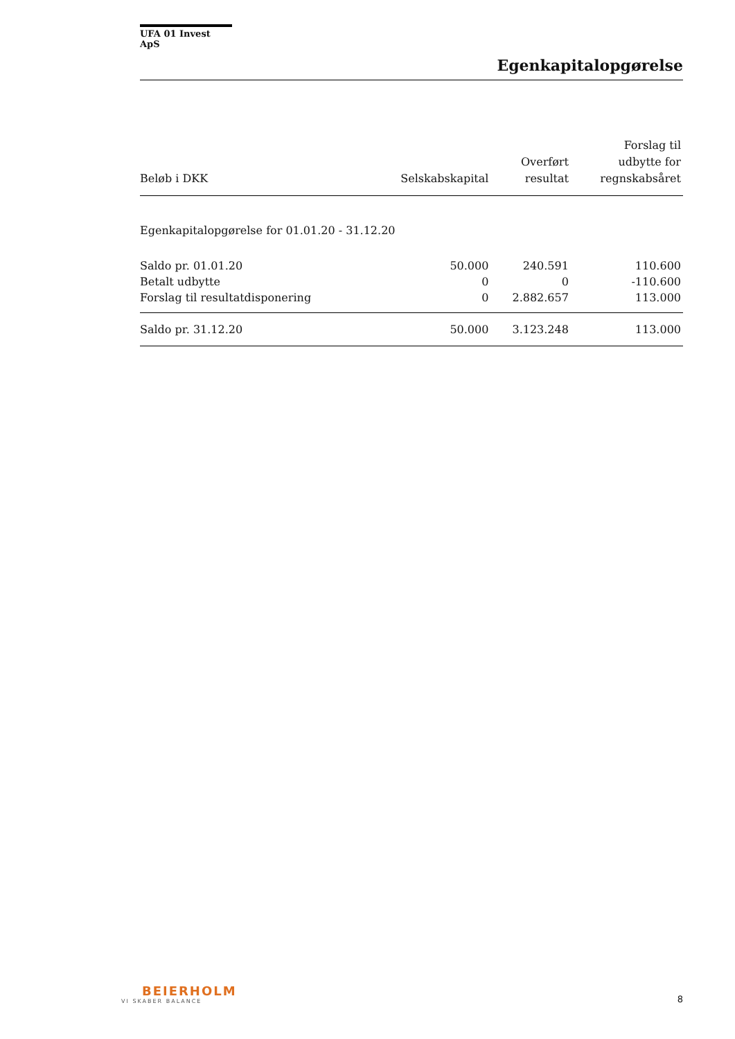UFA 01 Invest ApS
Egenkapitalopgørelse
| Beløb i DKK | Selskabskapital | Overført resultat | Forslag til udbytte for regnskabsåret |
| --- | --- | --- | --- |
| Egenkapitalopgørelse for 01.01.20 - 31.12.20 | | | |
| Saldo pr. 01.01.20 | 50.000 | 240.591 | 110.600 |
| Betalt udbytte | 0 | 0 | -110.600 |
| Forslag til resultatdisponering | 0 | 2.882.657 | 113.000 |
| Saldo pr. 31.12.20 | 50.000 | 3.123.248 | 113.000 |
BEIERHOLM
VI SKABER BALANCE
8